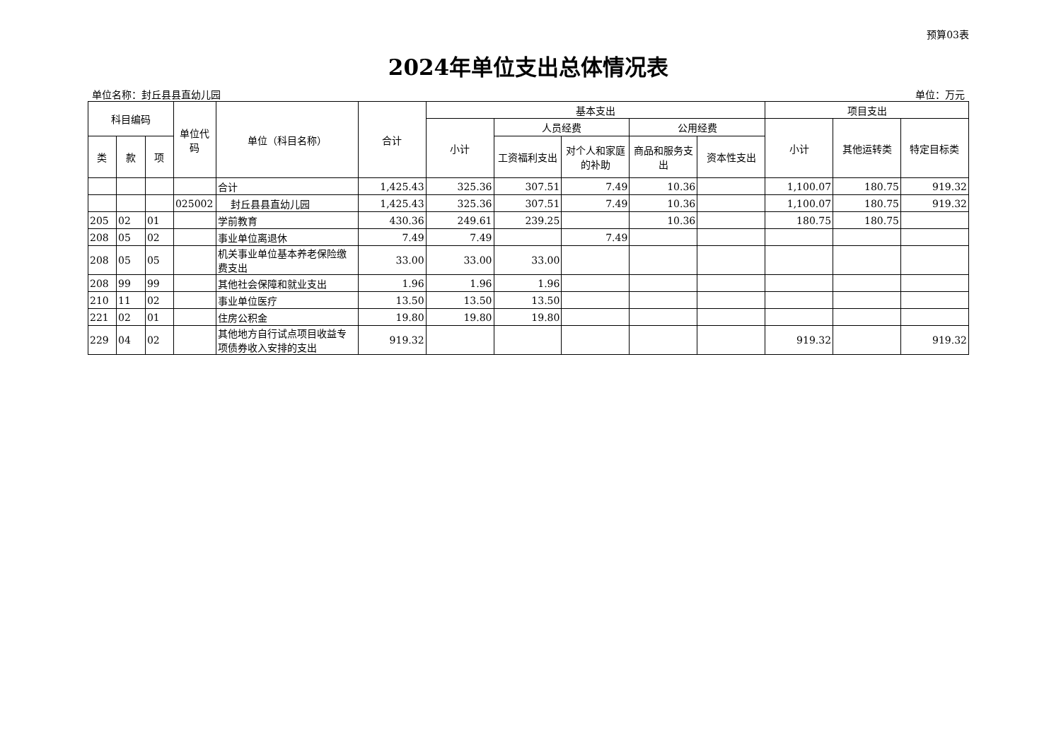预算03表
2024年单位支出总体情况表
单位名称：封丘县县直幼儿园 单位：万元
| 科目编码 | | | 单位代码 | 单位（科目名称） | 合计 | 基本支出 | | | | | 项目支出 | | |
| --- | --- | --- | --- | --- | --- | --- | --- | --- | --- | --- | --- | --- | --- |
| | | | | | | 小计 | 人员经费 | | 公用经费 | | 小计 | 其他运转类 | 特定目标类 |
| 类 | 款 | 项 | | | | | 工资福利支出 | 对个人和家庭的补助 | 商品和服务支出 | 资本性支出 | | | |
| | | | | 合计 | 1,425.43 | 325.36 | 307.51 | 7.49 | 10.36 | | 1,100.07 | 180.75 | 919.32 |
| | | | 025002 | 封丘县县直幼儿园 | 1,425.43 | 325.36 | 307.51 | 7.49 | 10.36 | | 1,100.07 | 180.75 | 919.32 |
| 205 | 02 | 01 | | 学前教育 | 430.36 | 249.61 | 239.25 | | 10.36 | | 180.75 | 180.75 | |
| 208 | 05 | 02 | | 事业单位离退休 | 7.49 | 7.49 | | 7.49 | | | | | |
| 208 | 05 | 05 | | 机关事业单位基本养老保险缴费支出 | 33.00 | 33.00 | 33.00 | | | | | | |
| 208 | 99 | 99 | | 其他社会保障和就业支出 | 1.96 | 1.96 | 1.96 | | | | | | |
| 210 | 11 | 02 | | 事业单位医疗 | 13.50 | 13.50 | 13.50 | | | | | | |
| 221 | 02 | 01 | | 住房公积金 | 19.80 | 19.80 | 19.80 | | | | | | |
| 229 | 04 | 02 | | 其他地方自行试点项目收益专项债券收入安排的支出 | 919.32 | | | | | | 919.32 | | 919.32 |